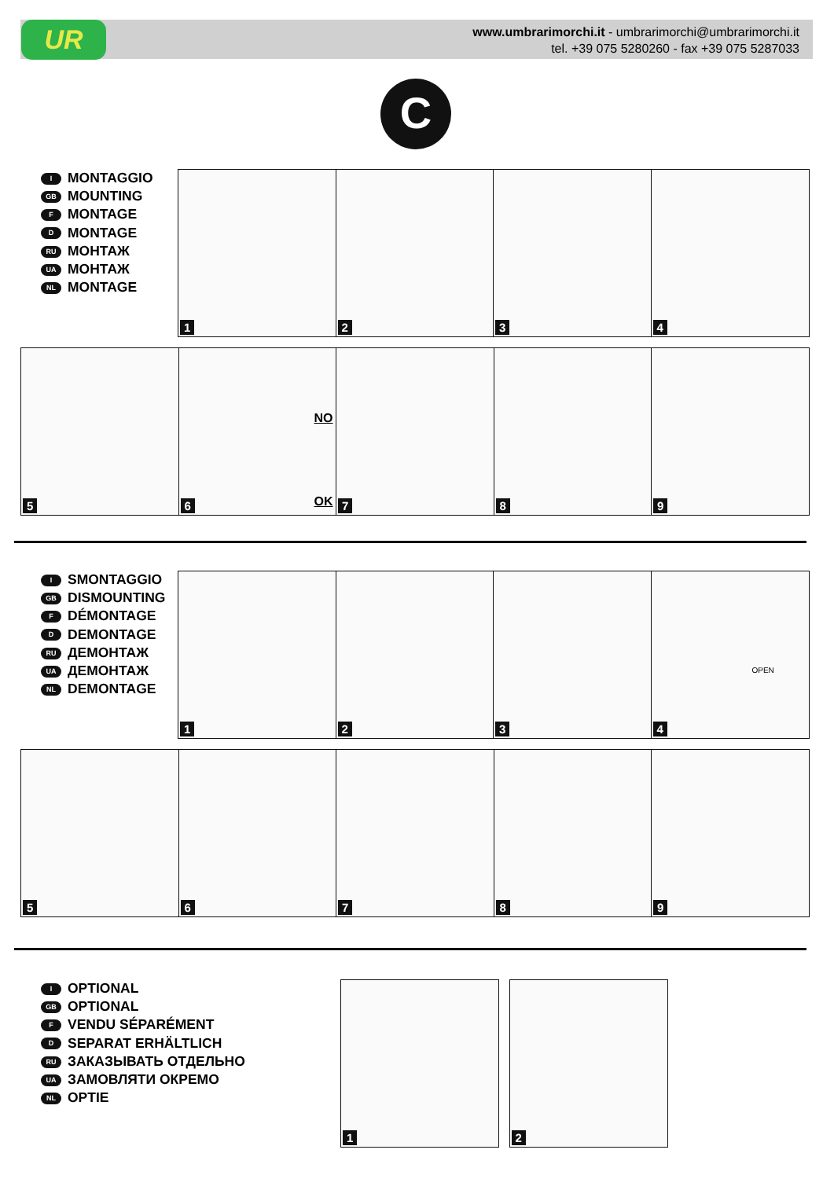UR
www.umbrarimorchi.it - umbrarimorchi@umbrarimorchi.it
tel. +39 075 5280260 - fax +39 075 5287033
C
I MONTAGGIO
GB MOUNTING
F MONTAGE
D MONTAGE
RU МОНТАЖ
UA МОНТАЖ
NL MONTAGE
1
2
3
4
5
NO
OK 6
7
8
9
I SMONTAGGIO
GB DISMOUNTING
F DÉMONTAGE
D DEMONTAGE
RU ДЕМОНТАЖ
UA ДЕМОНТАЖ
NL DEMONTAGE
1
2
3
OPEN
4
5
6
7
8
9
I OPTIONAL
GB OPTIONAL
F VENDU SÉPARÉMENT
D SEPARAT ERHÄLTLICH
RU ЗАКАЗЫВАТЬ ОТДЕЛЬНО
UA ЗАМОВЛЯТИ ОКРЕМО
NL OPTIE
1
2